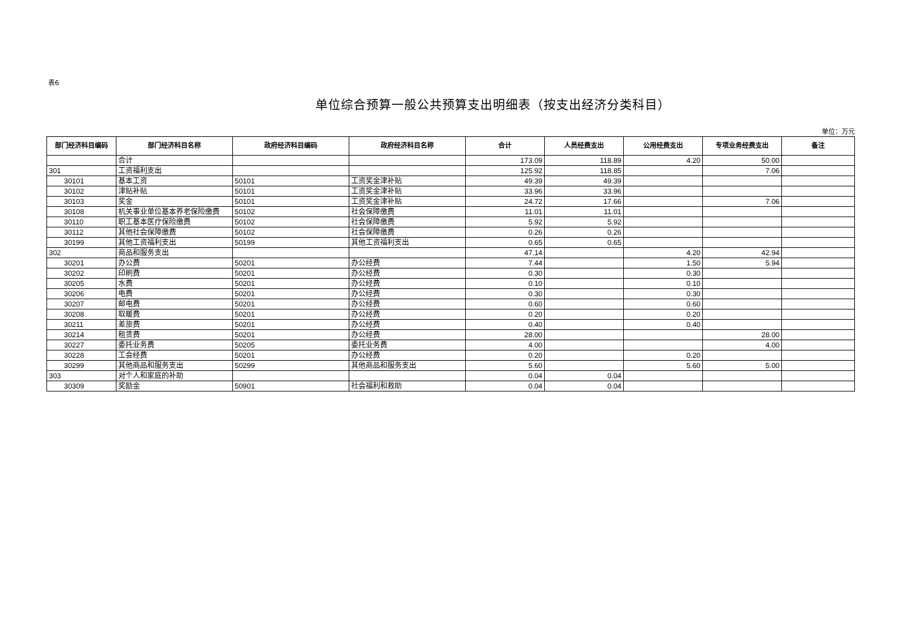表6
单位综合预算一般公共预算支出明细表（按支出经济分类科目）
单位：万元
| 部门经济科目编码 | 部门经济科目名称 | 政府经济科目编码 | 政府经济科目名称 | 合计 | 人员经费支出 | 公用经费支出 | 专项业务经费支出 | 备注 |
| --- | --- | --- | --- | --- | --- | --- | --- | --- |
| | 合计 | | | 173.09 | 118.89 | 4.20 | 50.00 | |
| 301 | 工资福利支出 | | | 125.92 | 118.85 | | 7.06 | |
| 30101 | 基本工资 | 50101 | 工资奖金津补贴 | 49.39 | 49.39 | | | |
| 30102 | 津贴补贴 | 50101 | 工资奖金津补贴 | 33.96 | 33.96 | | | |
| 30103 | 奖金 | 50101 | 工资奖金津补贴 | 24.72 | 17.66 | | 7.06 | |
| 30108 | 机关事业单位基本养老保险缴费 | 50102 | 社会保障缴费 | 11.01 | 11.01 | | | |
| 30110 | 职工基本医疗保险缴费 | 50102 | 社会保障缴费 | 5.92 | 5.92 | | | |
| 30112 | 其他社会保障缴费 | 50102 | 社会保障缴费 | 0.26 | 0.26 | | | |
| 30199 | 其他工资福利支出 | 50199 | 其他工资福利支出 | 0.65 | 0.65 | | | |
| 302 | 商品和服务支出 | | | 47.14 | | 4.20 | 42.94 | |
| 30201 | 办公费 | 50201 | 办公经费 | 7.44 | | 1.50 | 5.94 | |
| 30202 | 印刷费 | 50201 | 办公经费 | 0.30 | | 0.30 | | |
| 30205 | 水费 | 50201 | 办公经费 | 0.10 | | 0.10 | | |
| 30206 | 电费 | 50201 | 办公经费 | 0.30 | | 0.30 | | |
| 30207 | 邮电费 | 50201 | 办公经费 | 0.60 | | 0.60 | | |
| 30208 | 取暖费 | 50201 | 办公经费 | 0.20 | | 0.20 | | |
| 30211 | 差旅费 | 50201 | 办公经费 | 0.40 | | 0.40 | | |
| 30214 | 租赁费 | 50201 | 办公经费 | 28.00 | | | 28.00 | |
| 30227 | 委托业务费 | 50205 | 委托业务费 | 4.00 | | | 4.00 | |
| 30228 | 工会经费 | 50201 | 办公经费 | 0.20 | | 0.20 | | |
| 30299 | 其他商品和服务支出 | 50299 | 其他商品和服务支出 | 5.60 | | 5.60 | 5.00 | |
| 303 | 对个人和家庭的补助 | | | 0.04 | 0.04 | | | |
| 30309 | 奖励金 | 50901 | 社会福利和救助 | 0.04 | 0.04 | | | |